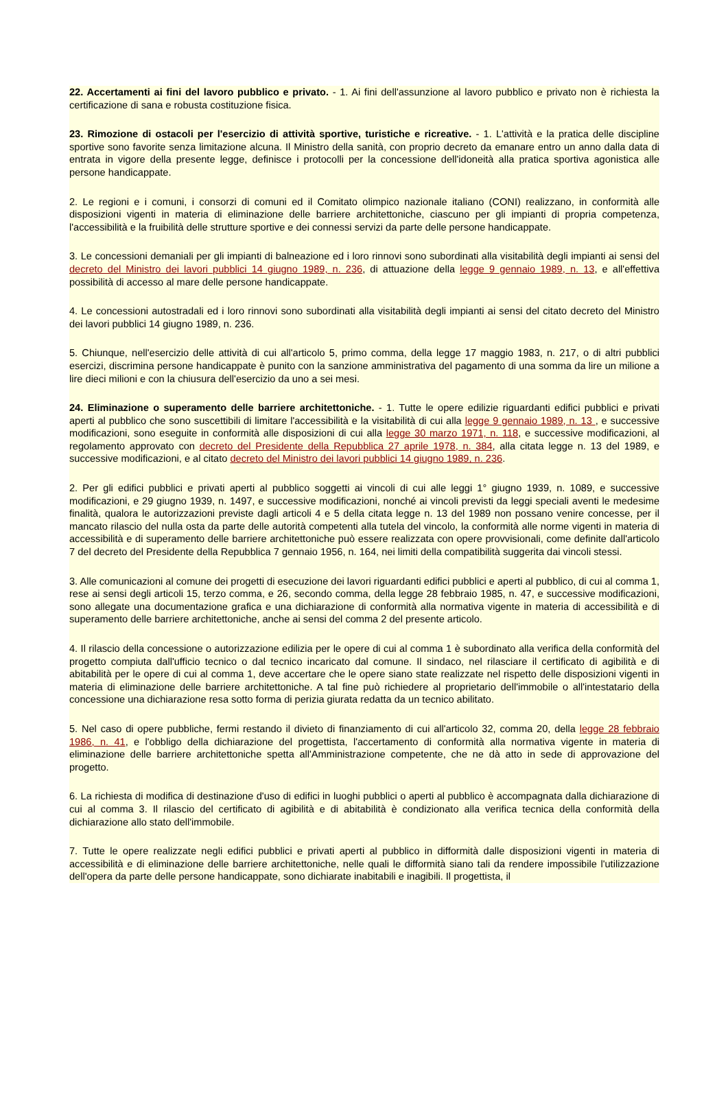22. Accertamenti ai fini del lavoro pubblico e privato. - 1. Ai fini dell'assunzione al lavoro pubblico e privato non è richiesta la certificazione di sana e robusta costituzione fisica.
23. Rimozione di ostacoli per l'esercizio di attività sportive, turistiche e ricreative. - 1. L'attività e la pratica delle discipline sportive sono favorite senza limitazione alcuna. Il Ministro della sanità, con proprio decreto da emanare entro un anno dalla data di entrata in vigore della presente legge, definisce i protocolli per la concessione dell'idoneità alla pratica sportiva agonistica alle persone handicappate.
2. Le regioni e i comuni, i consorzi di comuni ed il Comitato olimpico nazionale italiano (CONI) realizzano, in conformità alle disposizioni vigenti in materia di eliminazione delle barriere architettoniche, ciascuno per gli impianti di propria competenza, l'accessibilità e la fruibilità delle strutture sportive e dei connessi servizi da parte delle persone handicappate.
3. Le concessioni demaniali per gli impianti di balneazione ed i loro rinnovi sono subordinati alla visitabilità degli impianti ai sensi del decreto del Ministro dei lavori pubblici 14 giugno 1989, n. 236, di attuazione della legge 9 gennaio 1989, n. 13, e all'effettiva possibilità di accesso al mare delle persone handicappate.
4. Le concessioni autostradali ed i loro rinnovi sono subordinati alla visitabilità degli impianti ai sensi del citato decreto del Ministro dei lavori pubblici 14 giugno 1989, n. 236.
5. Chiunque, nell'esercizio delle attività di cui all'articolo 5, primo comma, della legge 17 maggio 1983, n. 217, o di altri pubblici esercizi, discrimina persone handicappate è punito con la sanzione amministrativa del pagamento di una somma da lire un milione a lire dieci milioni e con la chiusura dell'esercizio da uno a sei mesi.
24. Eliminazione o superamento delle barriere architettoniche. - 1. Tutte le opere edilizie riguardanti edifici pubblici e privati aperti al pubblico che sono suscettibili di limitare l'accessibilità e la visitabilità di cui alla legge 9 gennaio 1989, n. 13 , e successive modificazioni, sono eseguite in conformità alle disposizioni di cui alla legge 30 marzo 1971, n. 118, e successive modificazioni, al regolamento approvato con decreto del Presidente della Repubblica 27 aprile 1978, n. 384, alla citata legge n. 13 del 1989, e successive modificazioni, e al citato decreto del Ministro dei lavori pubblici 14 giugno 1989, n. 236.
2. Per gli edifici pubblici e privati aperti al pubblico soggetti ai vincoli di cui alle leggi 1° giugno 1939, n. 1089, e successive modificazioni, e 29 giugno 1939, n. 1497, e successive modificazioni, nonché ai vincoli previsti da leggi speciali aventi le medesime finalità, qualora le autorizzazioni previste dagli articoli 4 e 5 della citata legge n. 13 del 1989 non possano venire concesse, per il mancato rilascio del nulla osta da parte delle autorità competenti alla tutela del vincolo, la conformità alle norme vigenti in materia di accessibilità e di superamento delle barriere architettoniche può essere realizzata con opere provvisionali, come definite dall'articolo 7 del decreto del Presidente della Repubblica 7 gennaio 1956, n. 164, nei limiti della compatibilità suggerita dai vincoli stessi.
3. Alle comunicazioni al comune dei progetti di esecuzione dei lavori riguardanti edifici pubblici e aperti al pubblico, di cui al comma 1, rese ai sensi degli articoli 15, terzo comma, e 26, secondo comma, della legge 28 febbraio 1985, n. 47, e successive modificazioni, sono allegate una documentazione grafica e una dichiarazione di conformità alla normativa vigente in materia di accessibilità e di superamento delle barriere architettoniche, anche ai sensi del comma 2 del presente articolo.
4. Il rilascio della concessione o autorizzazione edilizia per le opere di cui al comma 1 è subordinato alla verifica della conformità del progetto compiuta dall'ufficio tecnico o dal tecnico incaricato dal comune. Il sindaco, nel rilasciare il certificato di agibilità e di abitabilità per le opere di cui al comma 1, deve accertare che le opere siano state realizzate nel rispetto delle disposizioni vigenti in materia di eliminazione delle barriere architettoniche. A tal fine può richiedere al proprietario dell'immobile o all'intestatario della concessione una dichiarazione resa sotto forma di perizia giurata redatta da un tecnico abilitato.
5. Nel caso di opere pubbliche, fermi restando il divieto di finanziamento di cui all'articolo 32, comma 20, della legge 28 febbraio 1986, n. 41, e l'obbligo della dichiarazione del progettista, l'accertamento di conformità alla normativa vigente in materia di eliminazione delle barriere architettoniche spetta all'Amministrazione competente, che ne dà atto in sede di approvazione del progetto.
6. La richiesta di modifica di destinazione d'uso di edifici in luoghi pubblici o aperti al pubblico è accompagnata dalla dichiarazione di cui al comma 3. Il rilascio del certificato di agibilità e di abitabilità è condizionato alla verifica tecnica della conformità della dichiarazione allo stato dell'immobile.
7. Tutte le opere realizzate negli edifici pubblici e privati aperti al pubblico in difformità dalle disposizioni vigenti in materia di accessibilità e di eliminazione delle barriere architettoniche, nelle quali le difformità siano tali da rendere impossibile l'utilizzazione dell'opera da parte delle persone handicappate, sono dichiarate inabitabili e inagibili. Il progettista, il